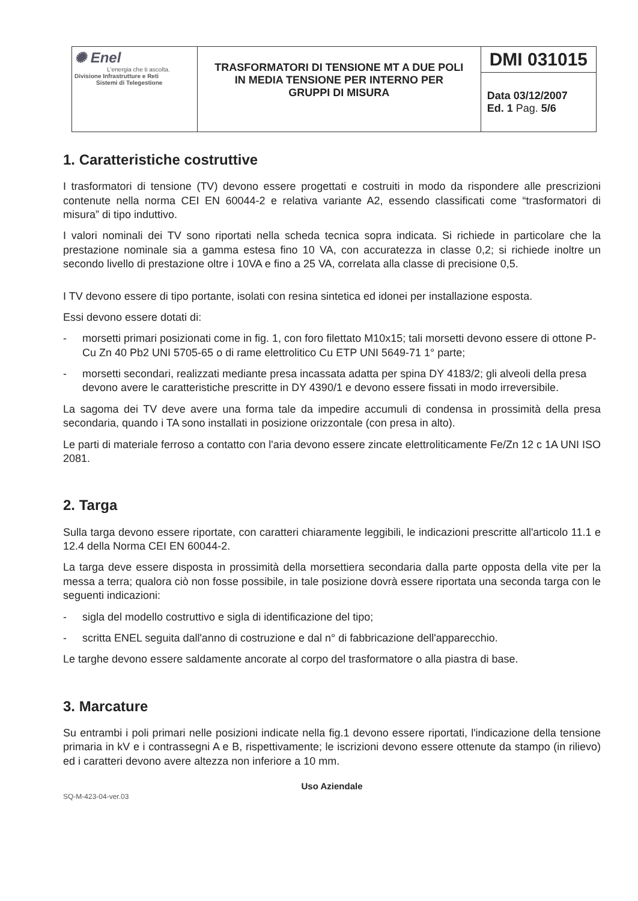| ✺ Enel L'energia che ti ascolta. Divisione Infrastrutture e Reti Sistemi di Telegestione | TRASFORMATORI DI TENSIONE MT A DUE POLI IN MEDIA TENSIONE PER INTERNO PER GRUPPI DI MISURA | DMI 031015 |
| | | Data 03/12/2007 Ed. 1 Pag. 5/6 |
1. Caratteristiche costruttive
I trasformatori di tensione (TV) devono essere progettati e costruiti in modo da rispondere alle prescrizioni contenute nella norma CEI EN 60044-2 e relativa variante A2, essendo classificati come “trasformatori di misura” di tipo induttivo.
I valori nominali dei TV sono riportati nella scheda tecnica sopra indicata. Si richiede in particolare che la prestazione nominale sia a gamma estesa fino 10 VA, con accuratezza in classe 0,2; si richiede inoltre un secondo livello di prestazione oltre i 10VA e fino a 25 VA, correlata alla classe di precisione 0,5.
I TV devono essere di tipo portante, isolati con resina sintetica ed idonei per installazione esposta.
Essi devono essere dotati di:
- morsetti primari posizionati come in fig. 1, con foro filettato M10x15; tali morsetti devono essere di ottone P-Cu Zn 40 Pb2 UNI 5705-65 o di rame elettrolitico Cu ETP UNI 5649-71 1° parte;
- morsetti secondari, realizzati mediante presa incassata adatta per spina DY 4183/2; gli alveoli della presa devono avere le caratteristiche prescritte in DY 4390/1 e devono essere fissati in modo irreversibile.
La sagoma dei TV deve avere una forma tale da impedire accumuli di condensa in prossimità della presa secondaria, quando i TA sono installati in posizione orizzontale (con presa in alto).
Le parti di materiale ferroso a contatto con l'aria devono essere zincate elettroliticamente Fe/Zn 12 c 1A UNI ISO 2081.
2. Targa
Sulla targa devono essere riportate, con caratteri chiaramente leggibili, le indicazioni prescritte all'articolo 11.1 e 12.4 della Norma CEI EN 60044-2.
La targa deve essere disposta in prossimità della morsettiera secondaria dalla parte opposta della vite per la messa a terra; qualora ciò non fosse possibile, in tale posizione dovrà essere riportata una seconda targa con le seguenti indicazioni:
- sigla del modello costruttivo e sigla di identificazione del tipo;
- scritta ENEL seguita dall'anno di costruzione e dal n° di fabbricazione dell'apparecchio.
Le targhe devono essere saldamente ancorate al corpo del trasformatore o alla piastra di base.
3. Marcature
Su entrambi i poli primari nelle posizioni indicate nella fig.1 devono essere riportati, l'indicazione della tensione primaria in kV e i contrassegni A e B, rispettivamente; le iscrizioni devono essere ottenute da stampo (in rilievo) ed i caratteri devono avere altezza non inferiore a 10 mm.
Uso Aziendale
SQ-M-423-04-ver.03